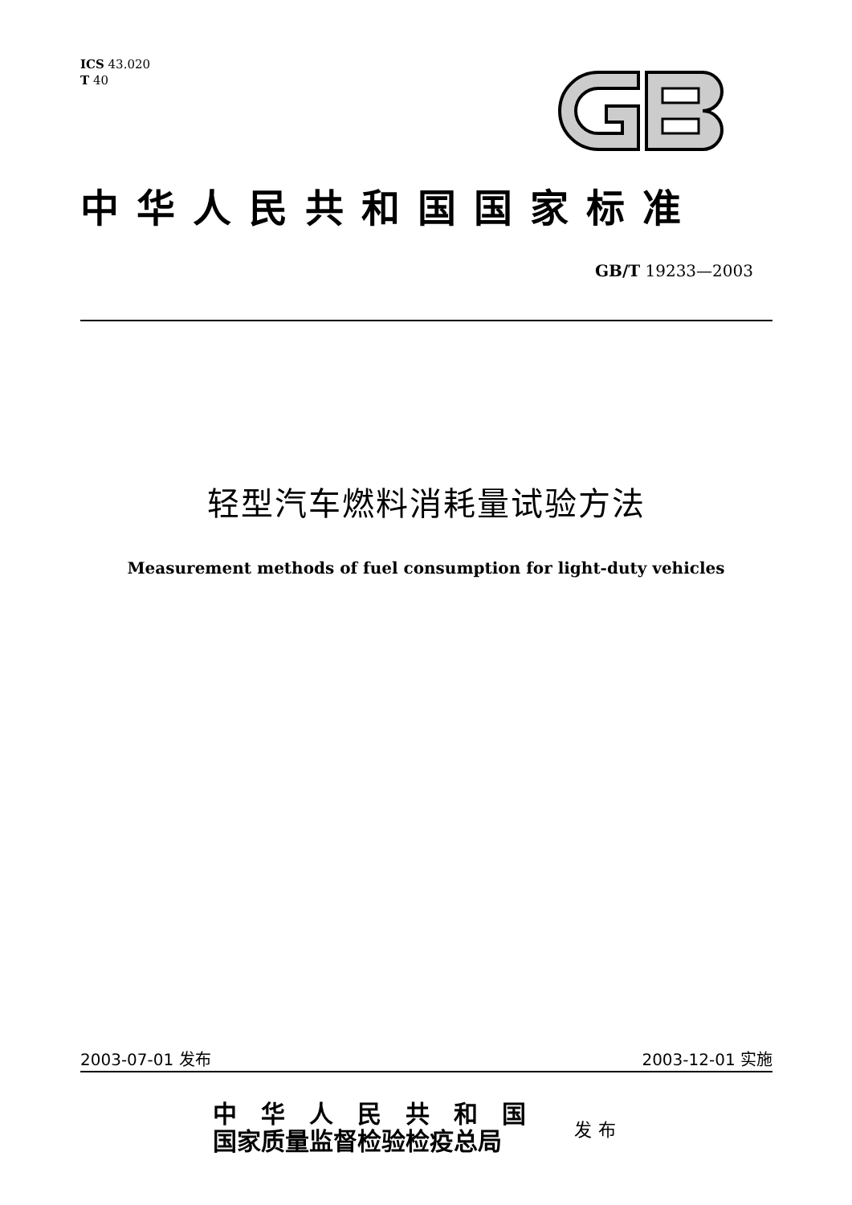ICS 43.020
T 40
中华人民共和国国家标准
GB/T 19233—2003
轻型汽车燃料消耗量试验方法
Measurement methods of fuel consumption for light-duty vehicles
2003-07-01 发布 2003-12-01 实施
中华人民共和国
国家质量监督检验检疫总局
发布